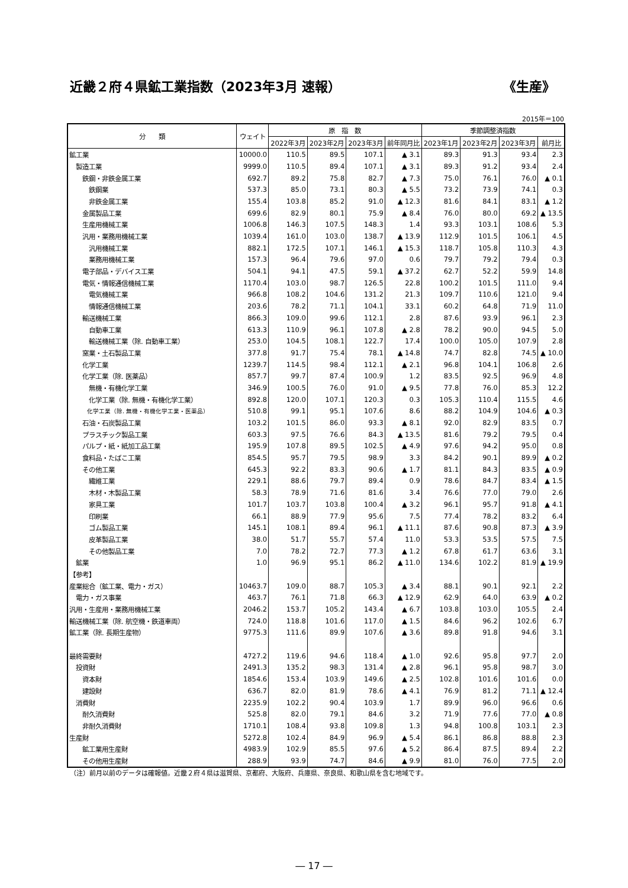近畿２府４県鉱工業指数（2023年3月 速報） 《生産》
2015年＝100
| 分 類 | ウェイト | 原 指 数 | | | | 季節調整済指数 | | | |
| --- | --- | --- | --- | --- | --- | --- | --- | --- | --- |
| | | 2022年3月 | 2023年2月 | 2023年3月 | 前年同月比 | 2023年1月 | 2023年2月 | 2023年3月 | 前月比 |
| 鉱工業 | 10000.0 | 110.5 | 89.5 | 107.1 | ▲ 3.1 | 89.3 | 91.3 | 93.4 | 2.3 |
| 製造工業 | 9999.0 | 110.5 | 89.4 | 107.1 | ▲ 3.1 | 89.3 | 91.2 | 93.4 | 2.4 |
| 鉄鋼・非鉄金属工業 | 692.7 | 89.2 | 75.8 | 82.7 | ▲ 7.3 | 75.0 | 76.1 | 76.0 | ▲ 0.1 |
| 鉄鋼業 | 537.3 | 85.0 | 73.1 | 80.3 | ▲ 5.5 | 73.2 | 73.9 | 74.1 | 0.3 |
| 非鉄金属工業 | 155.4 | 103.8 | 85.2 | 91.0 | ▲ 12.3 | 81.6 | 84.1 | 83.1 | ▲ 1.2 |
| 金属製品工業 | 699.6 | 82.9 | 80.1 | 75.9 | ▲ 8.4 | 76.0 | 80.0 | 69.2 | ▲ 13.5 |
| 生産用機械工業 | 1006.8 | 146.3 | 107.5 | 148.3 | 1.4 | 93.3 | 103.1 | 108.6 | 5.3 |
| 汎用・業務用機械工業 | 1039.4 | 161.0 | 103.0 | 138.7 | ▲ 13.9 | 112.9 | 101.5 | 106.1 | 4.5 |
| 汎用機械工業 | 882.1 | 172.5 | 107.1 | 146.1 | ▲ 15.3 | 118.7 | 105.8 | 110.3 | 4.3 |
| 業務用機械工業 | 157.3 | 96.4 | 79.6 | 97.0 | 0.6 | 79.7 | 79.2 | 79.4 | 0.3 |
| 電子部品・デバイス工業 | 504.1 | 94.1 | 47.5 | 59.1 | ▲ 37.2 | 62.7 | 52.2 | 59.9 | 14.8 |
| 電気・情報通信機械工業 | 1170.4 | 103.0 | 98.7 | 126.5 | 22.8 | 100.2 | 101.5 | 111.0 | 9.4 |
| 電気機械工業 | 966.8 | 108.2 | 104.6 | 131.2 | 21.3 | 109.7 | 110.6 | 121.0 | 9.4 |
| 情報通信機械工業 | 203.6 | 78.2 | 71.1 | 104.1 | 33.1 | 60.2 | 64.8 | 71.9 | 11.0 |
| 輸送機械工業 | 866.3 | 109.0 | 99.6 | 112.1 | 2.8 | 87.6 | 93.9 | 96.1 | 2.3 |
| 自動車工業 | 613.3 | 110.9 | 96.1 | 107.8 | ▲ 2.8 | 78.2 | 90.0 | 94.5 | 5.0 |
| 輸送機械工業（除. 自動車工業） | 253.0 | 104.5 | 108.1 | 122.7 | 17.4 | 100.0 | 105.0 | 107.9 | 2.8 |
| 窯業・土石製品工業 | 377.8 | 91.7 | 75.4 | 78.1 | ▲ 14.8 | 74.7 | 82.8 | 74.5 | ▲ 10.0 |
| 化学工業 | 1239.7 | 114.5 | 98.4 | 112.1 | ▲ 2.1 | 96.8 | 104.1 | 106.8 | 2.6 |
| 化学工業（除. 医薬品） | 857.7 | 99.7 | 87.4 | 100.9 | 1.2 | 83.5 | 92.5 | 96.9 | 4.8 |
| 無機・有機化学工業 | 346.9 | 100.5 | 76.0 | 91.0 | ▲ 9.5 | 77.8 | 76.0 | 85.3 | 12.2 |
| 化学工業（除. 無機・有機化学工業） | 892.8 | 120.0 | 107.1 | 120.3 | 0.3 | 105.3 | 110.4 | 115.5 | 4.6 |
| 化学工業（除. 無機・有機化学工業・医薬品） | 510.8 | 99.1 | 95.1 | 107.6 | 8.6 | 88.2 | 104.9 | 104.6 | ▲ 0.3 |
| 石油・石炭製品工業 | 103.2 | 101.5 | 86.0 | 93.3 | ▲ 8.1 | 92.0 | 82.9 | 83.5 | 0.7 |
| プラスチック製品工業 | 603.3 | 97.5 | 76.6 | 84.3 | ▲ 13.5 | 81.6 | 79.2 | 79.5 | 0.4 |
| パルプ・紙・紙加工品工業 | 195.9 | 107.8 | 89.5 | 102.5 | ▲ 4.9 | 97.6 | 94.2 | 95.0 | 0.8 |
| 食料品・たばこ工業 | 854.5 | 95.7 | 79.5 | 98.9 | 3.3 | 84.2 | 90.1 | 89.9 | ▲ 0.2 |
| その他工業 | 645.3 | 92.2 | 83.3 | 90.6 | ▲ 1.7 | 81.1 | 84.3 | 83.5 | ▲ 0.9 |
| 繊維工業 | 229.1 | 88.6 | 79.7 | 89.4 | 0.9 | 78.6 | 84.7 | 83.4 | ▲ 1.5 |
| 木材・木製品工業 | 58.3 | 78.9 | 71.6 | 81.6 | 3.4 | 76.6 | 77.0 | 79.0 | 2.6 |
| 家具工業 | 101.7 | 103.7 | 103.8 | 100.4 | ▲ 3.2 | 96.1 | 95.7 | 91.8 | ▲ 4.1 |
| 印刷業 | 66.1 | 88.9 | 77.9 | 95.6 | 7.5 | 77.4 | 78.2 | 83.2 | 6.4 |
| ゴム製品工業 | 145.1 | 108.1 | 89.4 | 96.1 | ▲ 11.1 | 87.6 | 90.8 | 87.3 | ▲ 3.9 |
| 皮革製品工業 | 38.0 | 51.7 | 55.7 | 57.4 | 11.0 | 53.3 | 53.5 | 57.5 | 7.5 |
| その他製品工業 | 7.0 | 78.2 | 72.7 | 77.3 | ▲ 1.2 | 67.8 | 61.7 | 63.6 | 3.1 |
| 鉱業 | 1.0 | 96.9 | 95.1 | 86.2 | ▲ 11.0 | 134.6 | 102.2 | 81.9 | ▲ 19.9 |
| 【参考】 | | | | | | | | | |
| 産業総合（鉱工業、電力・ガス） | 10463.7 | 109.0 | 88.7 | 105.3 | ▲ 3.4 | 88.1 | 90.1 | 92.1 | 2.2 |
| 電力・ガス事業 | 463.7 | 76.1 | 71.8 | 66.3 | ▲ 12.9 | 62.9 | 64.0 | 63.9 | ▲ 0.2 |
| 汎用・生産用・業務用機械工業 | 2046.2 | 153.7 | 105.2 | 143.4 | ▲ 6.7 | 103.8 | 103.0 | 105.5 | 2.4 |
| 輸送機械工業（除. 航空機・鉄道車両） | 724.0 | 118.8 | 101.6 | 117.0 | ▲ 1.5 | 84.6 | 96.2 | 102.6 | 6.7 |
| 鉱工業（除. 長期生産物） | 9775.3 | 111.6 | 89.9 | 107.6 | ▲ 3.6 | 89.8 | 91.8 | 94.6 | 3.1 |
| 最終需要財 | 4727.2 | 119.6 | 94.6 | 118.4 | ▲ 1.0 | 92.6 | 95.8 | 97.7 | 2.0 |
| 投資財 | 2491.3 | 135.2 | 98.3 | 131.4 | ▲ 2.8 | 96.1 | 95.8 | 98.7 | 3.0 |
| 資本財 | 1854.6 | 153.4 | 103.9 | 149.6 | ▲ 2.5 | 102.8 | 101.6 | 101.6 | 0.0 |
| 建設財 | 636.7 | 82.0 | 81.9 | 78.6 | ▲ 4.1 | 76.9 | 81.2 | 71.1 | ▲ 12.4 |
| 消費財 | 2235.9 | 102.2 | 90.4 | 103.9 | 1.7 | 89.9 | 96.0 | 96.6 | 0.6 |
| 耐久消費財 | 525.8 | 82.0 | 79.1 | 84.6 | 3.2 | 71.9 | 77.6 | 77.0 | ▲ 0.8 |
| 非耐久消費財 | 1710.1 | 108.4 | 93.8 | 109.8 | 1.3 | 94.8 | 100.8 | 103.1 | 2.3 |
| 生産財 | 5272.8 | 102.4 | 84.9 | 96.9 | ▲ 5.4 | 86.1 | 86.8 | 88.8 | 2.3 |
| 鉱工業用生産財 | 4983.9 | 102.9 | 85.5 | 97.6 | ▲ 5.2 | 86.4 | 87.5 | 89.4 | 2.2 |
| その他用生産財 | 288.9 | 93.9 | 74.7 | 84.6 | ▲ 9.9 | 81.0 | 76.0 | 77.5 | 2.0 |
（注）前月以前のデータは確報値。近畿２府４県は滋賀県、京都府、大阪府、兵庫県、奈良県、和歌山県を含む地域です。
― 17 ―